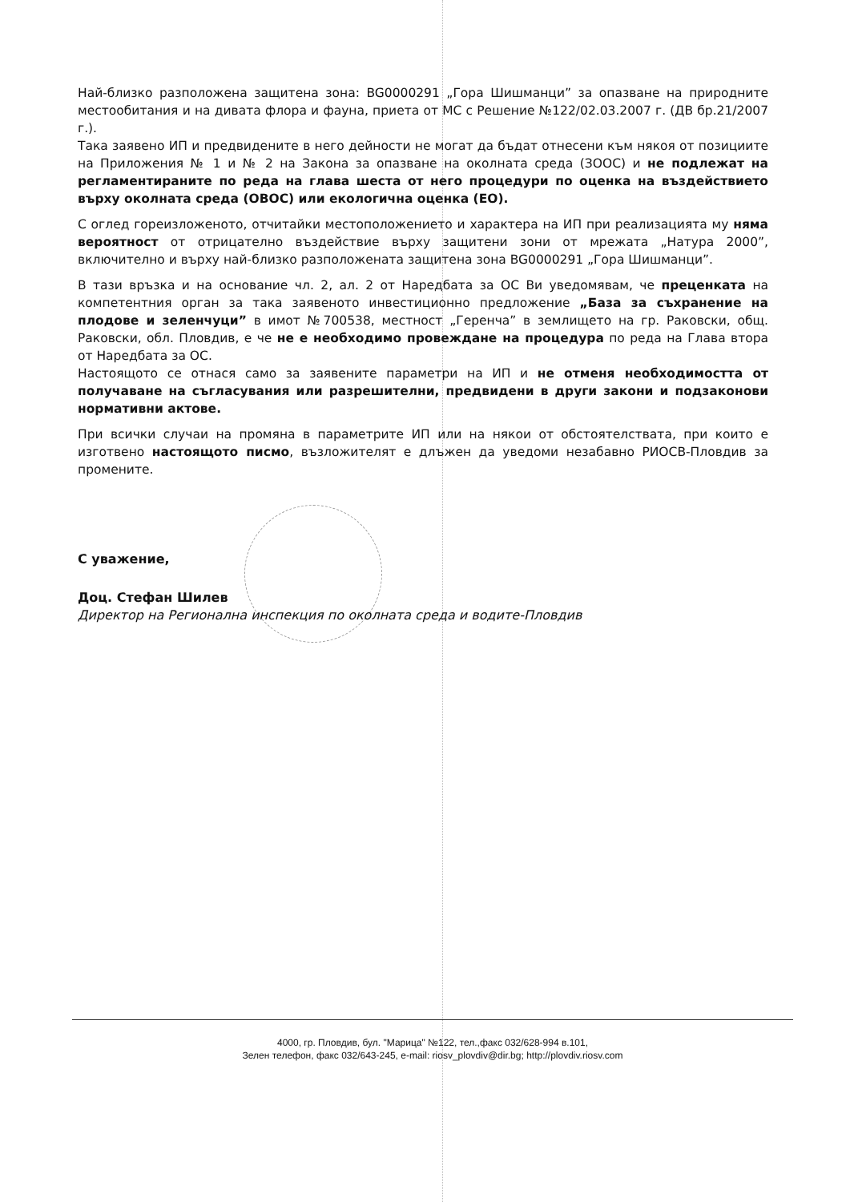Най-близко разположена защитена зона: BG0000291 „Гора Шишманци” за опазване на природните местообитания и на дивата флора и фауна, приета от МС с Решение №122/02.03.2007 г. (ДВ бр.21/2007 г.).
Така заявено ИП и предвидените в него дейности не могат да бъдат отнесени към някоя от позициите на Приложения № 1 и № 2 на Закона за опазване на околната среда (ЗООС) и не подлежат на регламентираните по реда на глава шеста от него процедури по оценка на въздействието върху околната среда (ОВОС) или екологична оценка (ЕО).
С оглед гореизложеното, отчитайки местоположението и характера на ИП при реализацията му няма вероятност от отрицателно въздействие върху защитени зони от мрежата „Натура 2000”, включително и върху най-близко разположената защитена зона BG0000291 „Гора Шишманци”.
В тази връзка и на основание чл. 2, ал. 2 от Наредбата за ОС Ви уведомявам, че преценката на компетентния орган за така заявеното инвестиционно предложение „База за съхранение на плодове и зеленчуци” в имот №700538, местност „Геренча” в землището на гр. Раковски, общ. Раковски, обл. Пловдив, е че не е необходимо провеждане на процедура по реда на Глава втора от Наредбата за ОС.
Настоящото се отнася само за заявените параметри на ИП и не отменя необходимостта от получаване на съгласувания или разрешителни, предвидени в други закони и подзаконови нормативни актове.
При всички случаи на промяна в параметрите ИП или на някои от обстоятелствата, при които е изготвено настоящото писмо, възложителят е длъжен да уведоми незабавно РИОСВ-Пловдив за промените.
С уважение,
Доц. Стефан Шилев
Директор на Регионална инспекция по околната среда и водите-Пловдив
4000, гр. Пловдив, бул. "Марица" №122, тел.,факс 032/628-994 в.101,
Зелен телефон, факс 032/643-245, e-mail: riosv_plovdiv@dir.bg; http://plovdiv.riosv.com